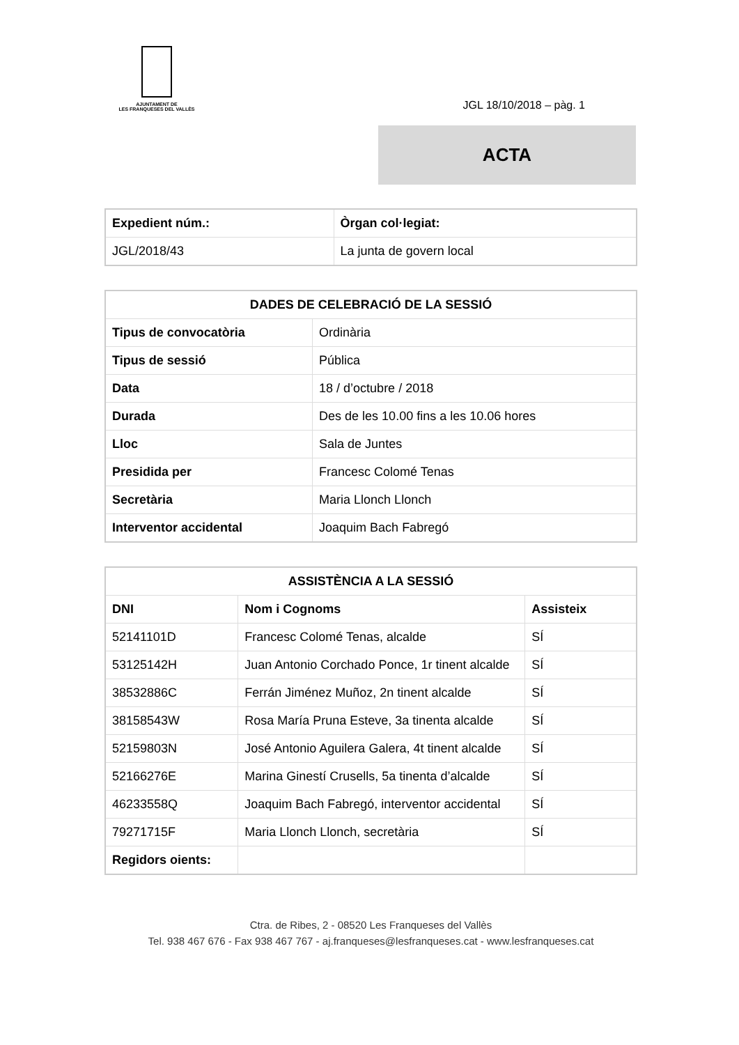AJUNTAMENT DE
LES FRANQUESES DEL VALLÈS
JGL 18/10/2018 – pàg. 1
ACTA
| Expedient núm.: | Òrgan col·legiat: |
| --- | --- |
| JGL/2018/43 | La junta de govern local |
| DADES DE CELEBRACIÓ DE LA SESSIÓ | |
| --- | --- |
| Tipus de convocatòria | Ordinària |
| Tipus de sessió | Pública |
| Data | 18 / d’octubre / 2018 |
| Durada | Des de les 10.00 fins a les 10.06 hores |
| Lloc | Sala de Juntes |
| Presidida per | Francesc Colomé Tenas |
| Secretària | Maria Llonch Llonch |
| Interventor accidental | Joaquim Bach Fabregó |
| ASSISTÈNCIA A LA SESSIÓ | | |
| --- | --- | --- |
| DNI | Nom i Cognoms | Assisteix |
| 52141101D | Francesc Colomé Tenas, alcalde | SÍ |
| 53125142H | Juan Antonio Corchado Ponce, 1r tinent alcalde | SÍ |
| 38532886C | Ferrán Jiménez Muñoz, 2n tinent alcalde | SÍ |
| 38158543W | Rosa María Pruna Esteve, 3a tinenta alcalde | SÍ |
| 52159803N | José Antonio Aguilera Galera, 4t tinent alcalde | SÍ |
| 52166276E | Marina Ginestí Crusells, 5a tinenta d’alcalde | SÍ |
| 46233558Q | Joaquim Bach Fabregó, interventor accidental | SÍ |
| 79271715F | Maria Llonch Llonch, secretària | SÍ |
| Regidors oients: | | |
Ctra. de Ribes, 2 - 08520 Les Franqueses del Vallès
Tel. 938 467 676 - Fax 938 467 767 - aj.franqueses@lesfranqueses.cat - www.lesfranqueses.cat